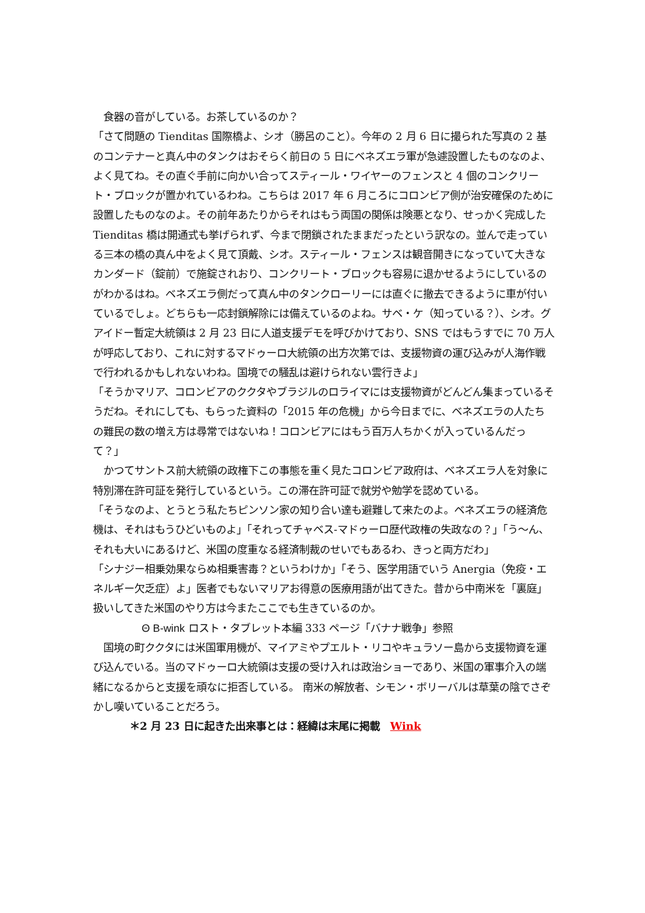食器の音がしている。お茶しているのか？
「さて問題の Tienditas 国際橋よ、シオ（勝呂のこと）。今年の 2 月 6 日に撮られた写真の 2 基のコンテナーと真ん中のタンクはおそらく前日の 5 日にベネズエラ軍が急遽設置したものなのよ、よく見てね。その直ぐ手前に向かい合ってスティール・ワイヤーのフェンスと 4 個のコンクリート・ブロックが置かれているわね。こちらは 2017 年 6 月ころにコロンビア側が治安確保のために設置したものなのよ。その前年あたりからそれはもう両国の関係は険悪となり、せっかく完成した Tienditas 橋は開通式も挙げられず、今まで閉鎖されたままだったという訳なの。並んで走っている三本の橋の真ん中をよく見て頂戴、シオ。スティール・フェンスは観音開きになっていて大きなカンダード（錠前）で施錠されおり、コンクリート・ブロックも容易に退かせるようにしているのがわかるはね。ベネズエラ側だって真ん中のタンクローリーには直ぐに撤去できるように車が付いているでしょ。どちらも一応封鎖解除には備えているのよね。サベ・ケ（知っている？）、シオ。グアイドー暫定大統領は 2 月 23 日に人道支援デモを呼びかけており、SNS ではもうすでに 70 万人が呼応しており、これに対するマドゥーロ大統領の出方次第では、支援物資の運び込みが人海作戦で行われるかもしれないわね。国境での騒乱は避けられない雲行きよ」
「そうかマリア、コロンビアのククタやブラジルのロライマには支援物資がどんどん集まっているそうだね。それにしても、もらった資料の「2015 年の危機」から今日までに、ベネズエラの人たちの難民の数の増え方は尋常ではないね！コロンビアにはもう百万人ちかくが入っているんだって？」
　かつてサントス前大統領の政権下この事態を重く見たコロンビア政府は、ベネズエラ人を対象に特別滞在許可証を発行しているという。この滞在許可証で就労や勉学を認めている。
「そうなのよ、とうとう私たちピンソン家の知り合い達も避難して来たのよ。ベネズエラの経済危機は、それはもうひどいものよ」「それってチャベス-マドゥーロ歴代政権の失政なの？」「う～ん、それも大いにあるけど、米国の度重なる経済制裁のせいでもあるわ、きっと両方だわ」
「シナジー相乗効果ならぬ相乗害毒？というわけか」「そう、医学用語でいう Anergia（免疫・エネルギー欠乏症）よ」医者でもないマリアお得意の医療用語が出てきた。昔から中南米を「裏庭」扱いしてきた米国のやり方は今またここでも生きているのか。
Θ B-wink ロスト・タブレット本編 333 ページ「バナナ戦争」参照
　国境の町ククタには米国軍用機が、マイアミやプエルト・リコやキュラソー島から支援物資を運び込んでいる。当のマドゥーロ大統領は支援の受け入れは政治ショーであり、米国の軍事介入の端緒になるからと支援を頑なに拒否している。 南米の解放者、シモン・ボリーバルは草葉の陰でさぞかし嘆いていることだろう。
＊2 月 23 日に起きた出来事とは：経緯は末尾に掲載　Wink